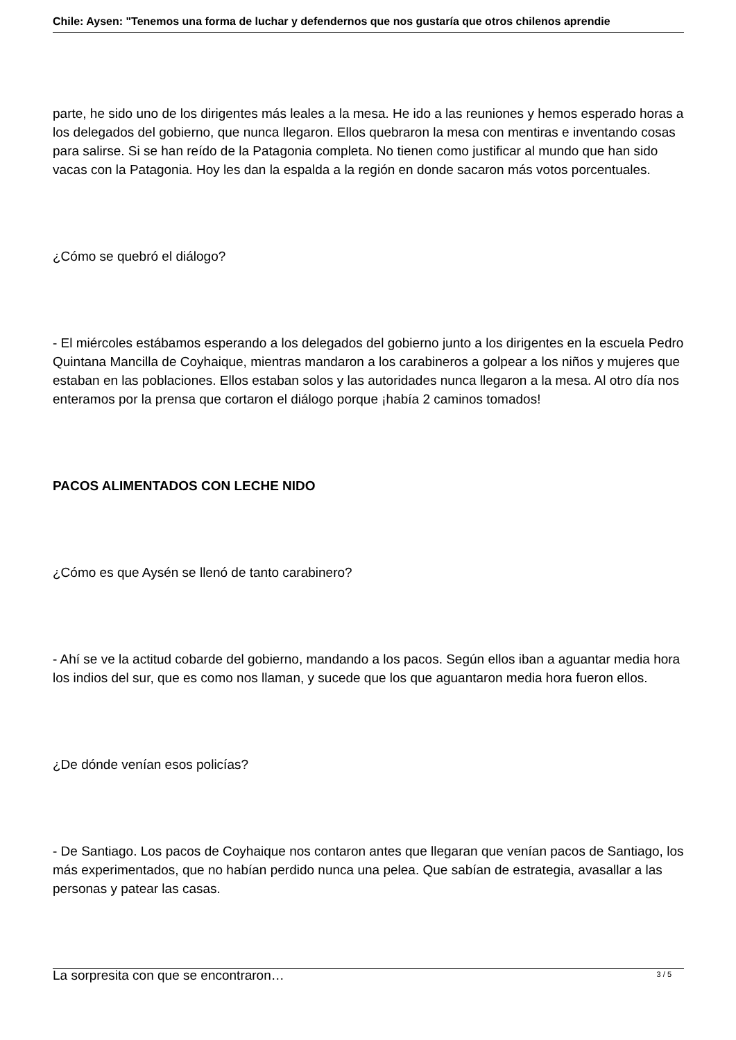Chile: Aysen: "Tenemos una forma de luchar y defendernos que nos gustaría que otros chilenos aprendie
parte, he sido uno de los dirigentes más leales a la mesa. He ido a las reuniones y hemos esperado horas a los delegados del gobierno, que nunca llegaron. Ellos quebraron la mesa con mentiras e inventando cosas para salirse. Si se han reído de la Patagonia completa. No tienen como justificar al mundo que han sido vacas con la Patagonia. Hoy les dan la espalda a la región en donde sacaron más votos porcentuales.
¿Cómo se quebró el diálogo?
- El miércoles estábamos esperando a los delegados del gobierno junto a los dirigentes en la escuela Pedro Quintana Mancilla de Coyhaique, mientras mandaron a los carabineros a golpear a los niños y mujeres que estaban en las poblaciones. Ellos estaban solos y las autoridades nunca llegaron a la mesa. Al otro día nos enteramos por la prensa que cortaron el diálogo porque ¡había 2 caminos tomados!
PACOS ALIMENTADOS CON LECHE NIDO
¿Cómo es que Aysén se llenó de tanto carabinero?
- Ahí se ve la actitud cobarde del gobierno, mandando a los pacos. Según ellos iban a aguantar media hora los indios del sur, que es como nos llaman, y sucede que los que aguantaron media hora fueron ellos.
¿De dónde venían esos policías?
- De Santiago. Los pacos de Coyhaique nos contaron antes que llegaran que venían pacos de Santiago, los más experimentados, que no habían perdido nunca una pelea. Que sabían de estrategia, avasallar a las personas y patear las casas.
La sorpresita con que se encontraron…
3 / 5